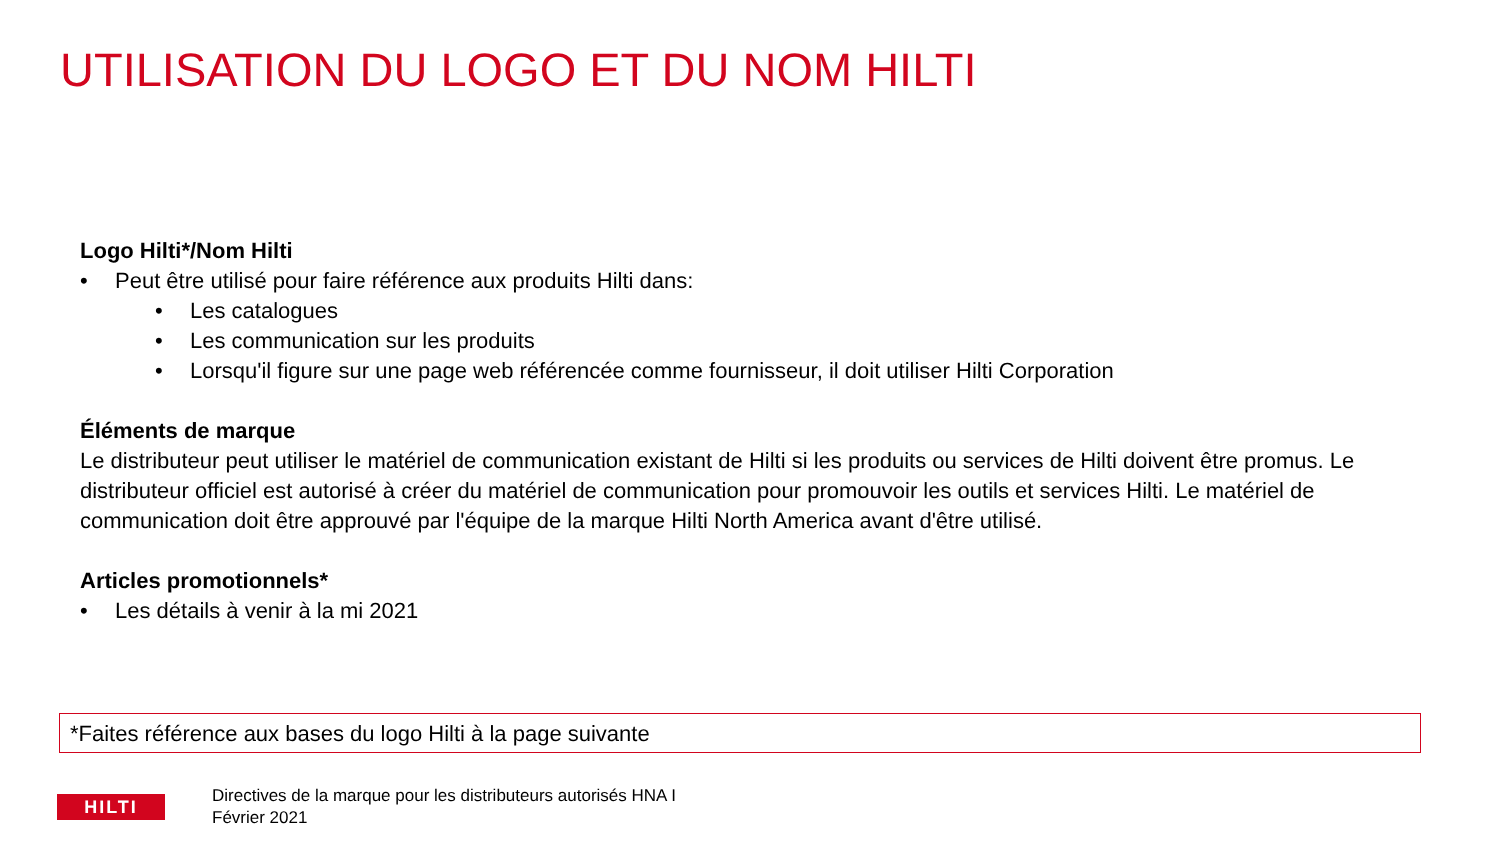UTILISATION DU LOGO ET DU NOM HILTI
Logo Hilti*/Nom Hilti
• Peut être utilisé pour faire référence aux produits Hilti dans:
• Les catalogues
• Les communication sur les produits
• Lorsqu'il figure sur une page web référencée comme fournisseur, il doit utiliser Hilti Corporation
Éléments de marque
Le distributeur peut utiliser le matériel de communication existant de Hilti si les produits ou services de Hilti doivent être promus. Le distributeur officiel est autorisé à créer du matériel de communication pour promouvoir les outils et services Hilti. Le matériel de communication doit être approuvé par l'équipe de la marque Hilti North America avant d'être utilisé.
Articles promotionnels*
• Les détails à venir à la mi 2021
*Faites référence aux bases du logo Hilti à la page suivante
HILTI
Directives de la marque pour les distributeurs autorisés HNA I
Février 2021